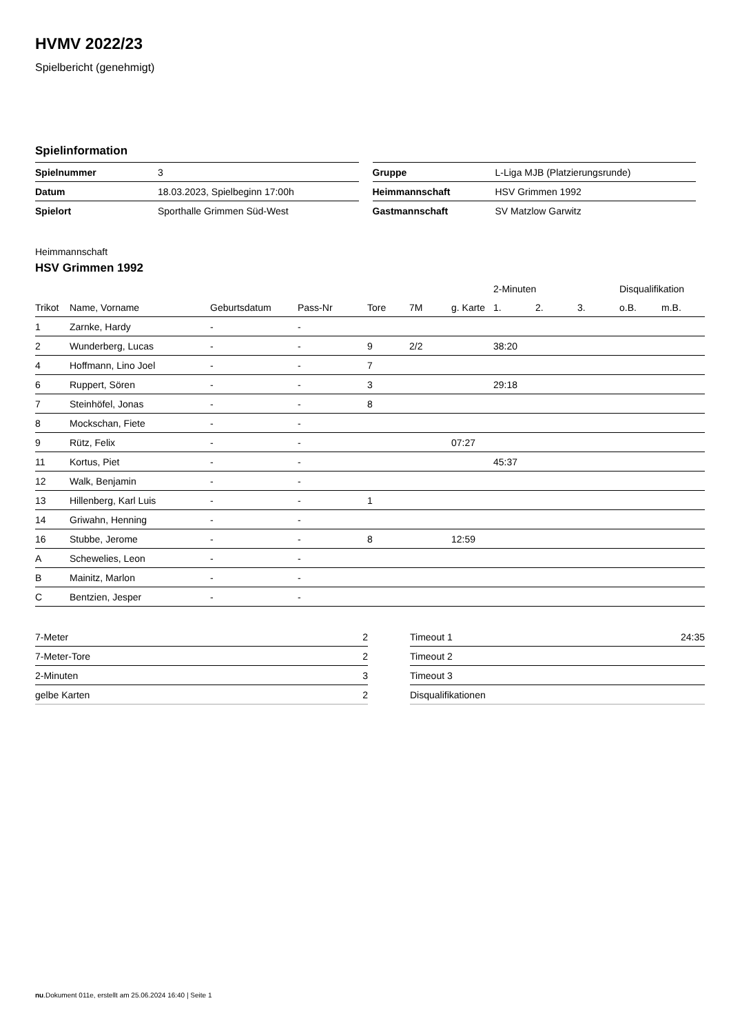HVMV 2022/23
Spielbericht (genehmigt)
Spielinformation
| Spielnummer | 3 |
| Datum | 18.03.2023, Spielbeginn 17:00h |
| Spielort | Sporthalle Grimmen Süd-West |
| Gruppe | L-Liga MJB (Platzierungsrunde) |
| Heimmannschaft | HSV Grimmen 1992 |
| Gastmannschaft | SV Matzlow Garwitz |
Heimmannschaft
HSV Grimmen 1992
| | | | | | | | 2-Minuten | | | Disqualifikation | |
| --- | --- | --- | --- | --- | --- | --- | --- | --- | --- | --- | --- |
| Trikot | Name, Vorname | Geburtsdatum | Pass-Nr | Tore | 7M | g. Karte | 1. | 2. | 3. | o.B. | m.B. |
| 1 | Zarnke, Hardy | - | - | | | | | | | | |
| 2 | Wunderberg, Lucas | - | - | 9 | 2/2 | | 38:20 | | | | |
| 4 | Hoffmann, Lino Joel | - | - | 7 | | | | | | | |
| 6 | Ruppert, Sören | - | - | 3 | | | 29:18 | | | | |
| 7 | Steinhöfel, Jonas | - | - | 8 | | | | | | | |
| 8 | Mockschan, Fiete | - | - | | | | | | | | |
| 9 | Rütz, Felix | - | - | | | 07:27 | | | | | |
| 11 | Kortus, Piet | - | - | | | | 45:37 | | | | |
| 12 | Walk, Benjamin | - | - | | | | | | | | |
| 13 | Hillenberg, Karl Luis | - | - | 1 | | | | | | | |
| 14 | Griwahn, Henning | - | - | | | | | | | | |
| 16 | Stubbe, Jerome | - | - | 8 | | 12:59 | | | | | |
| A | Schewelies, Leon | - | - | | | | | | | | |
| B | Mainitz, Marlon | - | - | | | | | | | | |
| C | Bentzien, Jesper | - | - | | | | | | | | |
| 7-Meter | 2 |
| 7-Meter-Tore | 2 |
| 2-Minuten | 3 |
| gelbe Karten | 2 |
| Timeout 1 | 24:35 |
| Timeout 2 | |
| Timeout 3 | |
| Disqualifikationen | |
nu.Dokument 011e, erstellt am 25.06.2024 16:40 | Seite 1